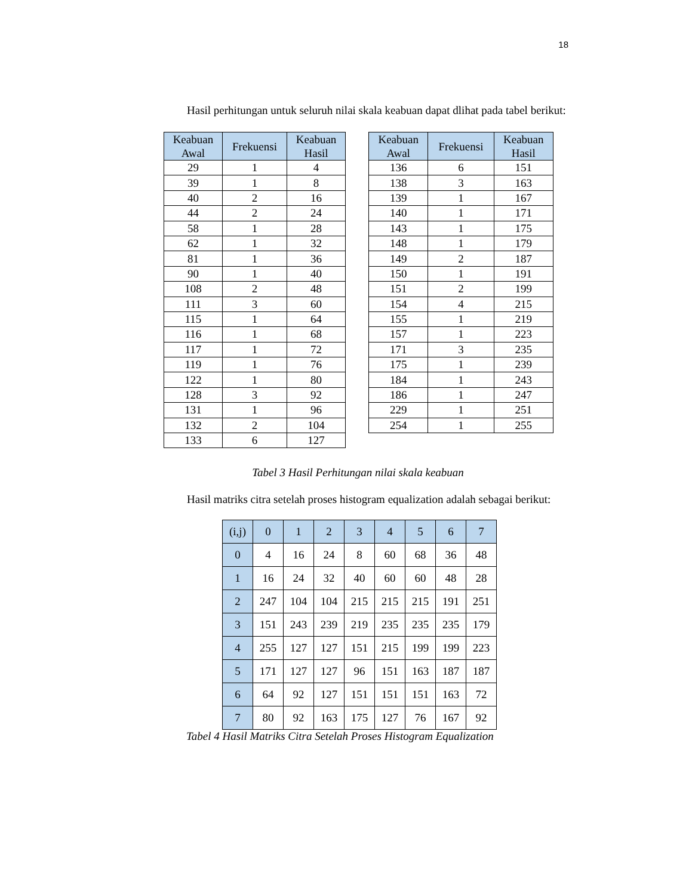18
Hasil perhitungan untuk seluruh nilai skala keabuan dapat dlihat pada tabel berikut:
| Keabuan Awal | Frekuensi | Keabuan Hasil |
| --- | --- | --- |
| 29 | 1 | 4 |
| 39 | 1 | 8 |
| 40 | 2 | 16 |
| 44 | 2 | 24 |
| 58 | 1 | 28 |
| 62 | 1 | 32 |
| 81 | 1 | 36 |
| 90 | 1 | 40 |
| 108 | 2 | 48 |
| 111 | 3 | 60 |
| 115 | 1 | 64 |
| 116 | 1 | 68 |
| 117 | 1 | 72 |
| 119 | 1 | 76 |
| 122 | 1 | 80 |
| 128 | 3 | 92 |
| 131 | 1 | 96 |
| 132 | 2 | 104 |
| 133 | 6 | 127 |
| Keabuan Awal | Frekuensi | Keabuan Hasil |
| --- | --- | --- |
| 136 | 6 | 151 |
| 138 | 3 | 163 |
| 139 | 1 | 167 |
| 140 | 1 | 171 |
| 143 | 1 | 175 |
| 148 | 1 | 179 |
| 149 | 2 | 187 |
| 150 | 1 | 191 |
| 151 | 2 | 199 |
| 154 | 4 | 215 |
| 155 | 1 | 219 |
| 157 | 1 | 223 |
| 171 | 3 | 235 |
| 175 | 1 | 239 |
| 184 | 1 | 243 |
| 186 | 1 | 247 |
| 229 | 1 | 251 |
| 254 | 1 | 255 |
Tabel 3 Hasil Perhitungan nilai skala keabuan
Hasil matriks citra setelah proses histogram equalization adalah sebagai berikut:
| (i,j) | 0 | 1 | 2 | 3 | 4 | 5 | 6 | 7 |
| --- | --- | --- | --- | --- | --- | --- | --- | --- |
| 0 | 4 | 16 | 24 | 8 | 60 | 68 | 36 | 48 |
| 1 | 16 | 24 | 32 | 40 | 60 | 60 | 48 | 28 |
| 2 | 247 | 104 | 104 | 215 | 215 | 215 | 191 | 251 |
| 3 | 151 | 243 | 239 | 219 | 235 | 235 | 235 | 179 |
| 4 | 255 | 127 | 127 | 151 | 215 | 199 | 199 | 223 |
| 5 | 171 | 127 | 127 | 96 | 151 | 163 | 187 | 187 |
| 6 | 64 | 92 | 127 | 151 | 151 | 151 | 163 | 72 |
| 7 | 80 | 92 | 163 | 175 | 127 | 76 | 167 | 92 |
Tabel 4 Hasil Matriks Citra Setelah Proses Histogram Equalization